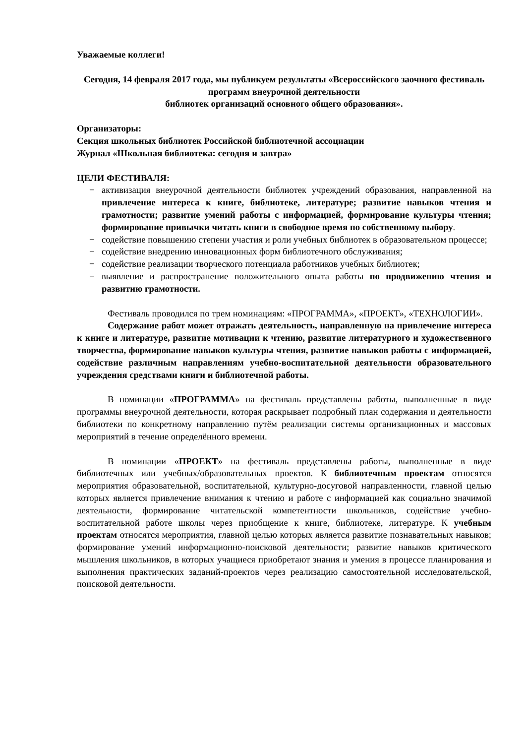Уважаемые коллеги!
Сегодня, 14 февраля 2017 года, мы публикуем результаты «Всероссийского заочного фестиваль программ внеурочной деятельности
библиотек организаций основного общего образования».
Организаторы:
Секция школьных библиотек Российской библиотечной ассоциации
Журнал «Школьная библиотека: сегодня и завтра»
ЦЕЛИ ФЕСТИВАЛЯ:
− активизация внеурочной деятельности библиотек учреждений образования, направленной на привлечение интереса к книге, библиотеке, литературе; развитие навыков чтения и грамотности; развитие умений работы с информацией, формирование культуры чтения; формирование привычки читать книги в свободное время по собственному выбору.
− содействие повышению степени участия и роли учебных библиотек в образовательном процессе;
− содействие внедрению инновационных форм библиотечного обслуживания;
− содействие реализации творческого потенциала работников учебных библиотек;
− выявление и распространение положительного опыта работы по продвижению чтения и развитию грамотности.
Фестиваль проводился по трем номинациям: «ПРОГРАММА», «ПРОЕКТ», «ТЕХНОЛОГИИ».
Содержание работ может отражать деятельность, направленную на привлечение интереса к книге и литературе, развитие мотивации к чтению, развитие литературного и художественного творчества, формирование навыков культуры чтения, развитие навыков работы с информацией, содействие различным направлениям учебно-воспитательной деятельности образовательного учреждения средствами книги и библиотечной работы.
В номинации «ПРОГРАММА» на фестиваль представлены работы, выполненные в виде программы внеурочной деятельности, которая раскрывает подробный план содержания и деятельности библиотеки по конкретному направлению путём реализации системы организационных и массовых мероприятий в течение определённого времени.
В номинации «ПРОЕКТ» на фестиваль представлены работы, выполненные в виде библиотечных или учебных/образовательных проектов. К библиотечным проектам относятся мероприятия образовательной, воспитательной, культурно-досуговой направленности, главной целью которых является привлечение внимания к чтению и работе с информацией как социально значимой деятельности, формирование читательской компетентности школьников, содействие учебно-воспитательной работе школы через приобщение к книге, библиотеке, литературе. К учебным проектам относятся мероприятия, главной целью которых является развитие познавательных навыков; формирование умений информационно-поисковой деятельности; развитие навыков критического мышления школьников, в которых учащиеся приобретают знания и умения в процессе планирования и выполнения практических заданий-проектов через реализацию самостоятельной исследовательской, поисковой деятельности.